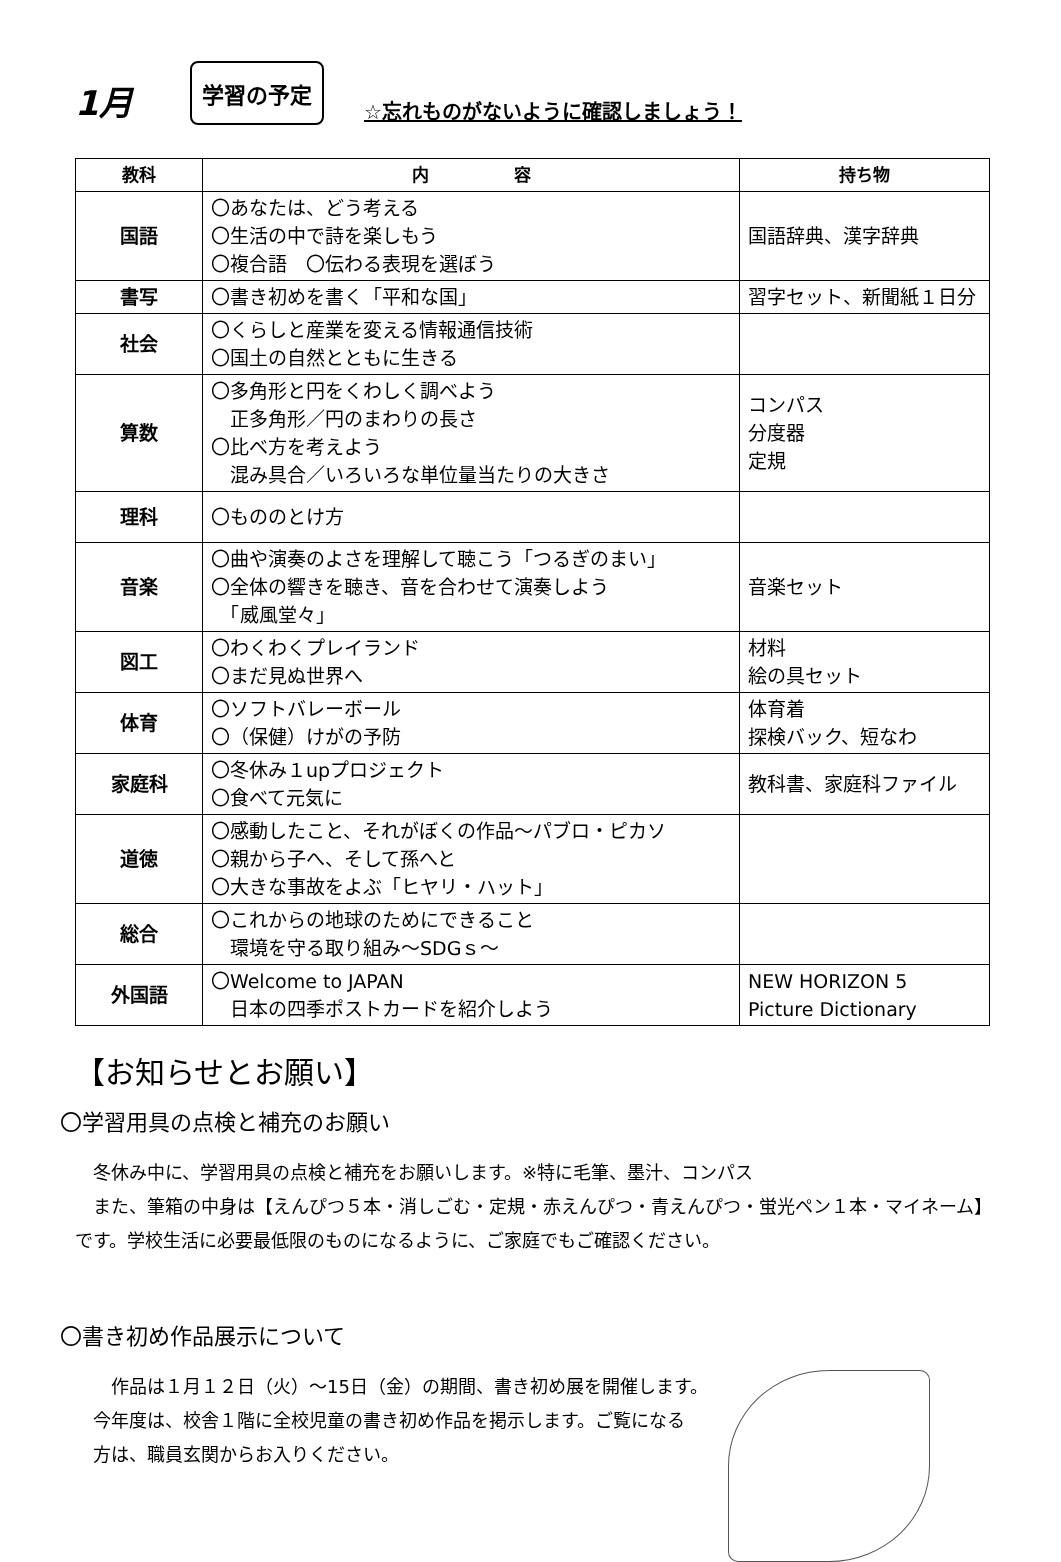1月
学習の予定
☆忘れものがないように確認しましょう！
| 教科 | 内 容 | 持ち物 |
| --- | --- | --- |
| 国語 | 〇あなたは、どう考える 〇生活の中で詩を楽しもう 〇複合語 〇伝わる表現を選ぼう | 国語辞典、漢字辞典 |
| 書写 | 〇書き初めを書く「平和な国」 | 習字セット、新聞紙１日分 |
| 社会 | 〇くらしと産業を変える情報通信技術 〇国土の自然とともに生きる | |
| 算数 | 〇多角形と円をくわしく調べよう 正多角形／円のまわりの長さ 〇比べ方を考えよう 混み具合／いろいろな単位量当たりの大きさ | コンパス 分度器 定規 |
| 理科 | 〇もののとけ方 | |
| 音楽 | 〇曲や演奏のよさを理解して聴こう「つるぎのまい」 〇全体の響きを聴き、音を合わせて演奏しよう 「威風堂々」 | 音楽セット |
| 図工 | 〇わくわくプレイランド 〇まだ見ぬ世界へ | 材料 絵の具セット |
| 体育 | 〇ソフトバレーボール 〇（保健）けがの予防 | 体育着 探検バック、短なわ |
| 家庭科 | 〇冬休み１upプロジェクト 〇食べて元気に | 教科書、家庭科ファイル |
| 道徳 | 〇感動したこと、それがぼくの作品～パブロ・ピカソ 〇親から子へ、そして孫へと 〇大きな事故をよぶ「ヒヤリ・ハット」 | |
| 総合 | 〇これからの地球のためにできること 環境を守る取り組み～SDGｓ～ | |
| 外国語 | 〇Welcome to JAPAN 日本の四季ポストカードを紹介しよう | NEW HORIZON 5 Picture Dictionary |
【お知らせとお願い】
〇学習用具の点検と補充のお願い
　冬休み中に、学習用具の点検と補充をお願いします。※特に毛筆、墨汁、コンパス
　また、筆箱の中身は【えんぴつ５本・消しごむ・定規・赤えんぴつ・青えんぴつ・蛍光ペン１本・マイネーム】です。学校生活に必要最低限のものになるように、ご家庭でもご確認ください。
〇書き初め作品展示について
　　作品は１月１２日（火）～15日（金）の期間、書き初め展を開催します。
　今年度は、校舎１階に全校児童の書き初め作品を掲示します。ご覧になる
　方は、職員玄関からお入りください。